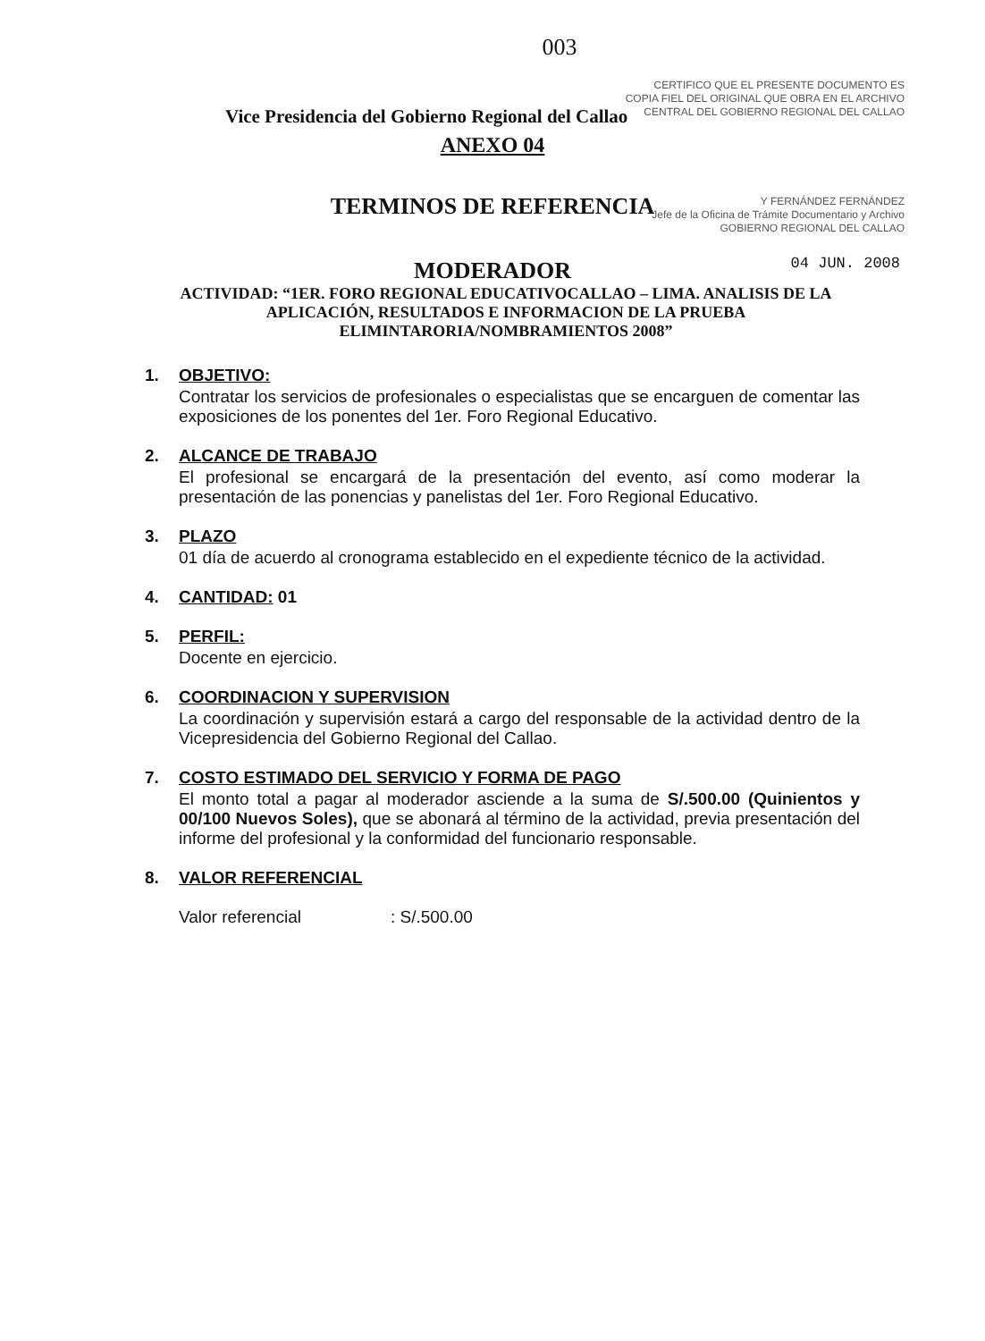003
CERTIFICO QUE EL PRESENTE DOCUMENTO ES
COPIA FIEL DEL ORIGINAL QUE OBRA EN EL ARCHIVO
CENTRAL DEL GOBIERNO REGIONAL DEL CALLAO
Vice Presidencia del Gobierno Regional del Callao
ANEXO 04
TERMINOS DE REFERENCIA
Y FERNÁNDEZ FERNÁNDEZ
Jefe de la Oficina de Trámite Documentario y Archivo
GOBIERNO REGIONAL DEL CALLAO
04 JUN. 2008
MODERADOR
ACTIVIDAD: “1ER. FORO REGIONAL EDUCATIVOCALLAO – LIMA. ANALISIS DE LA APLICACIÓN, RESULTADOS E INFORMACION DE LA PRUEBA ELIMINTARORIA/NOMBRAMIENTOS 2008”
1. OBJETIVO:
Contratar los servicios de profesionales o especialistas que se encarguen de comentar las exposiciones de los ponentes del 1er. Foro Regional Educativo.
2. ALCANCE DE TRABAJO
El profesional se encargará de la presentación del evento, así como moderar la presentación de las ponencias y panelistas del 1er. Foro Regional Educativo.
3. PLAZO
01 día de acuerdo al cronograma establecido en el expediente técnico de la actividad.
4. CANTIDAD: 01
5. PERFIL:
Docente en ejercicio.
6. COORDINACION Y SUPERVISION
La coordinación y supervisión estará a cargo del responsable de la actividad dentro de la Vicepresidencia del Gobierno Regional del Callao.
7. COSTO ESTIMADO DEL SERVICIO Y FORMA DE PAGO
El monto total a pagar al moderador asciende a la suma de S/.500.00 (Quinientos y 00/100 Nuevos Soles), que se abonará al término de la actividad, previa presentación del informe del profesional y la conformidad del funcionario responsable.
8. VALOR REFERENCIAL
Valor referencial : S/.500.00